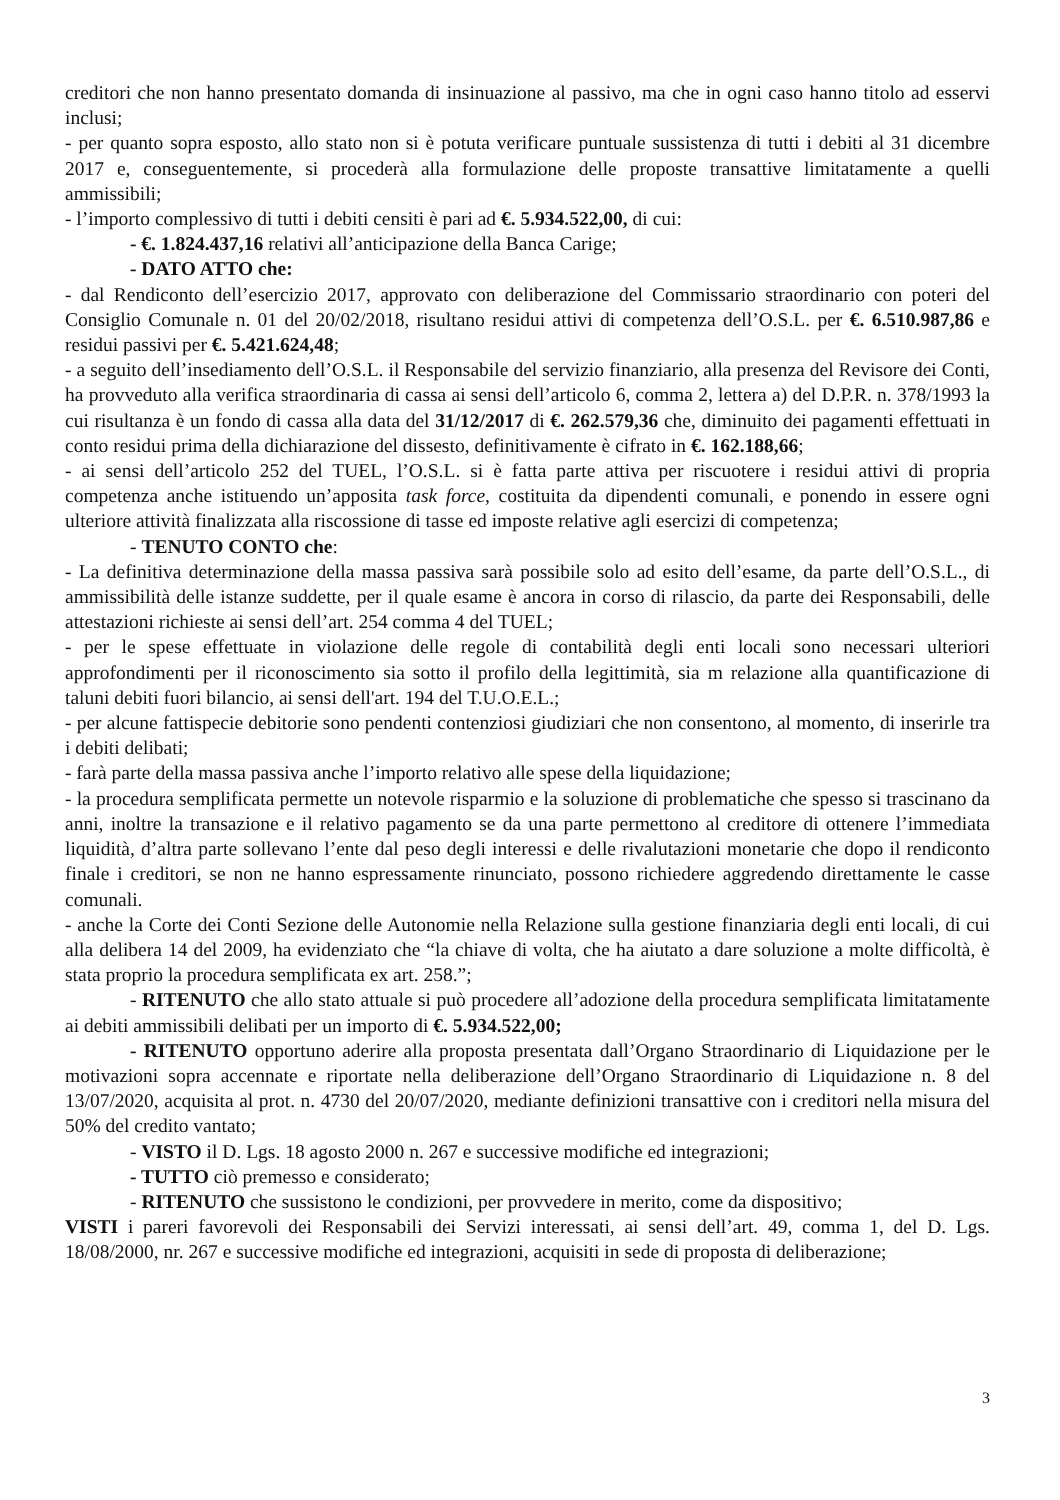creditori che non hanno presentato domanda di insinuazione al passivo, ma che in ogni caso hanno titolo ad esservi inclusi;
- per quanto sopra esposto, allo stato non si è potuta verificare puntuale sussistenza di tutti i debiti al 31 dicembre 2017 e, conseguentemente, si procederà alla formulazione delle proposte transattive limitatamente a quelli ammissibili;
- l’importo complessivo di tutti i debiti censiti è pari ad €. 5.934.522,00, di cui:
- €. 1.824.437,16 relativi all’anticipazione della Banca Carige;
- DATO ATTO che:
- dal Rendiconto dell’esercizio 2017, approvato con deliberazione del Commissario straordinario con poteri del Consiglio Comunale n. 01 del 20/02/2018, risultano residui attivi di competenza dell’O.S.L. per €. 6.510.987,86 e residui passivi per €. 5.421.624,48;
- a seguito dell’insediamento dell’O.S.L. il Responsabile del servizio finanziario, alla presenza del Revisore dei Conti, ha provveduto alla verifica straordinaria di cassa ai sensi dell’articolo 6, comma 2, lettera a) del D.P.R. n. 378/1993 la cui risultanza è un fondo di cassa alla data del 31/12/2017 di €. 262.579,36 che, diminuito dei pagamenti effettuati in conto residui prima della dichiarazione del dissesto, definitivamente è cifrato in €. 162.188,66;
- ai sensi dell’articolo 252 del TUEL, l’O.S.L. si è fatta parte attiva per riscuotere i residui attivi di propria competenza anche istituendo un’apposita task force, costituita da dipendenti comunali, e ponendo in essere ogni ulteriore attività finalizzata alla riscossione di tasse ed imposte relative agli esercizi di competenza;
- TENUTO CONTO che:
- La definitiva determinazione della massa passiva sarà possibile solo ad esito dell’esame, da parte dell’O.S.L., di ammissibilità delle istanze suddette, per il quale esame è ancora in corso di rilascio, da parte dei Responsabili, delle attestazioni richieste ai sensi dell’art. 254 comma 4 del TUEL;
- per le spese effettuate in violazione delle regole di contabilità degli enti locali sono necessari ulteriori approfondimenti per il riconoscimento sia sotto il profilo della legittimità, sia m relazione alla quantificazione di taluni debiti fuori bilancio, ai sensi dell'art. 194 del T.U.O.E.L.;
- per alcune fattispecie debitorie sono pendenti contenziosi giudiziari che non consentono, al momento, di inserirle tra i debiti delibati;
- farà parte della massa passiva anche l’importo relativo alle spese della liquidazione;
- la procedura semplificata permette un notevole risparmio e la soluzione di problematiche che spesso si trascinano da anni, inoltre la transazione e il relativo pagamento se da una parte permettono al creditore di ottenere l’immediata liquidità, d’altra parte sollevano l’ente dal peso degli interessi e delle rivalutazioni monetarie che dopo il rendiconto finale i creditori, se non ne hanno espressamente rinunciato, possono richiedere aggredendo direttamente le casse comunali.
- anche la Corte dei Conti Sezione delle Autonomie nella Relazione sulla gestione finanziaria degli enti locali, di cui alla delibera 14 del 2009, ha evidenziato che “la chiave di volta, che ha aiutato a dare soluzione a molte difficoltà, è stata proprio la procedura semplificata ex art. 258.”;
- RITENUTO che allo stato attuale si può procedere all’adozione della procedura semplificata limitatamente ai debiti ammissibili delibati per un importo di €. 5.934.522,00;
- RITENUTO opportuno aderire alla proposta presentata dall’Organo Straordinario di Liquidazione per le motivazioni sopra accennate e riportate nella deliberazione dell’Organo Straordinario di Liquidazione n. 8 del 13/07/2020, acquisita al prot. n. 4730 del 20/07/2020, mediante definizioni transattive con i creditori nella misura del 50% del credito vantato;
- VISTO il D. Lgs. 18 agosto 2000 n. 267 e successive modifiche ed integrazioni;
- TUTTO ciò premesso e considerato;
- RITENUTO che sussistono le condizioni, per provvedere in merito, come da dispositivo;
VISTI i pareri favorevoli dei Responsabili dei Servizi interessati, ai sensi dell’art. 49, comma 1, del D. Lgs. 18/08/2000, nr. 267 e successive modifiche ed integrazioni, acquisiti in sede di proposta di deliberazione;
3